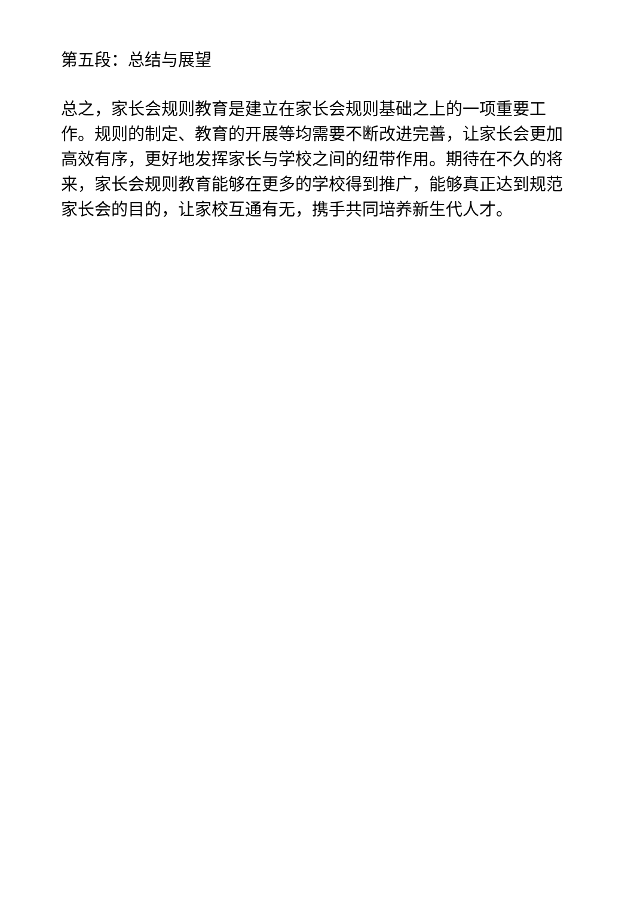第五段：总结与展望
总之，家长会规则教育是建立在家长会规则基础之上的一项重要工作。规则的制定、教育的开展等均需要不断改进完善，让家长会更加高效有序，更好地发挥家长与学校之间的纽带作用。期待在不久的将来，家长会规则教育能够在更多的学校得到推广，能够真正达到规范家长会的目的，让家校互通有无，携手共同培养新生代人才。